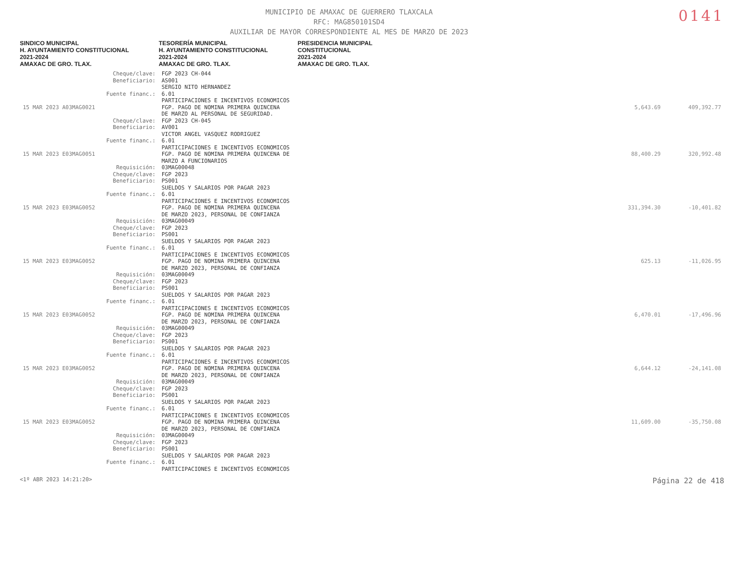MUNICIPIO DE AMAXAC DE GUERRERO TLAXCALA
RFC: MAG850101SD4
AUXILIAR DE MAYOR CORRESPONDIENTE AL MES DE MARZO DE 2023
0141
SINDICO MUNICIPAL
H. AYUNTAMIENTO CONSTITUCIONAL
2021-2024
AMAXAC DE GRO. TLAX.
TESORERÍA MUNICIPAL
H. AYUNTAMIENTO CONSTITUCIONAL
2021-2024
AMAXAC DE GRO. TLAX.
PRESIDENCIA MUNICIPAL
CONSTITUCIONAL
2021-2024
AMAXAC DE GRO. TLAX.
| | Cheque/clave: | FGP 2023 CH-044 | | |
| | Beneficiario: | AS001 SERGIO NITO HERNANDEZ | | |
| | Fuente financ.: | 6.01 PARTICIPACIONES E INCENTIVOS ECONOMICOS | | |
| 15 MAR 2023 A03MAG0021 | | FGP. PAGO DE NOMINA PRIMERA QUINCENA DE MARZO AL PERSONAL DE SEGURIDAD. | 5,643.69 | 409,392.77 |
| | Cheque/clave: | FGP 2023 CH-045 | | |
| | Beneficiario: | AV001 VICTOR ANGEL VASQUEZ RODRIGUEZ | | |
| | Fuente financ.: | 6.01 PARTICIPACIONES E INCENTIVOS ECONOMICOS | | |
| 15 MAR 2023 E03MAG0051 | | FGP. PAGO DE NOMINA PRIMERA QUINCENA DE MARZO A FUNCIONARIOS | 88,400.29 | 320,992.48 |
| | Requisición: | 03MAG00048 | | |
| | Cheque/clave: | FGP 2023 | | |
| | Beneficiario: | PS001 SUELDOS Y SALARIOS POR PAGAR 2023 | | |
| | Fuente financ.: | 6.01 PARTICIPACIONES E INCENTIVOS ECONOMICOS | | |
| 15 MAR 2023 E03MAG0052 | | FGP. PAGO DE NOMINA PRIMERA QUINCENA DE MARZO 2023, PERSONAL DE CONFIANZA | 331,394.30 | -10,401.82 |
| | Requisición: Cheque/clave: Beneficiario: | 03MAG00049 FGP 2023 PS001 SUELDOS Y SALARIOS POR PAGAR 2023 | | |
| | Fuente financ.: | 6.01 PARTICIPACIONES E INCENTIVOS ECONOMICOS | | |
| 15 MAR 2023 E03MAG0052 | | FGP. PAGO DE NOMINA PRIMERA QUINCENA DE MARZO 2023, PERSONAL DE CONFIANZA | 625.13 | -11,026.95 |
| | Requisición: Cheque/clave: Beneficiario: | 03MAG00049 FGP 2023 PS001 SUELDOS Y SALARIOS POR PAGAR 2023 | | |
| | Fuente financ.: | 6.01 PARTICIPACIONES E INCENTIVOS ECONOMICOS | | |
| 15 MAR 2023 E03MAG0052 | | FGP. PAGO DE NOMINA PRIMERA QUINCENA DE MARZO 2023, PERSONAL DE CONFIANZA | 6,470.01 | -17,496.96 |
| | Requisición: Cheque/clave: Beneficiario: | 03MAG00049 FGP 2023 PS001 SUELDOS Y SALARIOS POR PAGAR 2023 | | |
| | Fuente financ.: | 6.01 PARTICIPACIONES E INCENTIVOS ECONOMICOS | | |
| 15 MAR 2023 E03MAG0052 | | FGP. PAGO DE NOMINA PRIMERA QUINCENA DE MARZO 2023, PERSONAL DE CONFIANZA | 6,644.12 | -24,141.08 |
| | Requisición: Cheque/clave: Beneficiario: | 03MAG00049 FGP 2023 PS001 SUELDOS Y SALARIOS POR PAGAR 2023 | | |
| | Fuente financ.: | 6.01 PARTICIPACIONES E INCENTIVOS ECONOMICOS | | |
| 15 MAR 2023 E03MAG0052 | | FGP. PAGO DE NOMINA PRIMERA QUINCENA DE MARZO 2023, PERSONAL DE CONFIANZA | 11,609.00 | -35,750.08 |
| | Requisición: Cheque/clave: Beneficiario: | 03MAG00049 FGP 2023 PS001 SUELDOS Y SALARIOS POR PAGAR 2023 | | |
| | Fuente financ.: | 6.01 PARTICIPACIONES E INCENTIVOS ECONOMICOS | | |
<1º ABR 2023 14:21:20> Página 22 de 418